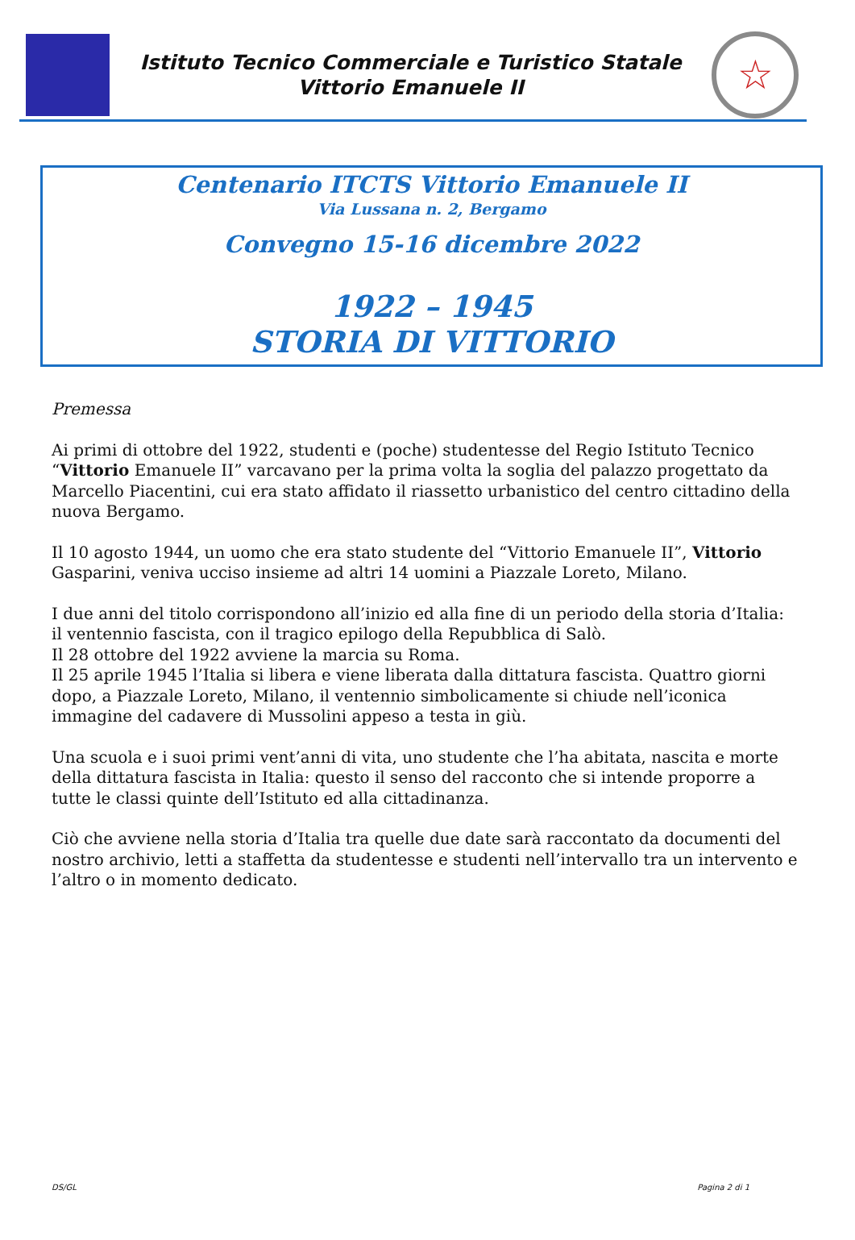Istituto Tecnico Commerciale e Turistico Statale
Vittorio Emanuele II
☆
Centenario ITCTS Vittorio Emanuele II
Via Lussana n. 2, Bergamo
Convegno 15-16 dicembre 2022
1922 – 1945
STORIA DI VITTORIO
Premessa
Ai primi di ottobre del 1922, studenti e (poche) studentesse del Regio Istituto Tecnico “Vittorio Emanuele II” varcavano per la prima volta la soglia del palazzo progettato da Marcello Piacentini, cui era stato affidato il riassetto urbanistico del centro cittadino della nuova Bergamo.
Il 10 agosto 1944, un uomo che era stato studente del “Vittorio Emanuele II”, Vittorio Gasparini, veniva ucciso insieme ad altri 14 uomini a Piazzale Loreto, Milano.
I due anni del titolo corrispondono all’inizio ed alla fine di un periodo della storia d’Italia: il ventennio fascista, con il tragico epilogo della Repubblica di Salò.
Il 28 ottobre del 1922 avviene la marcia su Roma.
Il 25 aprile 1945 l’Italia si libera e viene liberata dalla dittatura fascista. Quattro giorni dopo, a Piazzale Loreto, Milano, il ventennio simbolicamente si chiude nell’iconica immagine del cadavere di Mussolini appeso a testa in giù.
Una scuola e i suoi primi vent’anni di vita, uno studente che l’ha abitata, nascita e morte della dittatura fascista in Italia: questo il senso del racconto che si intende proporre a tutte le classi quinte dell’Istituto ed alla cittadinanza.
Ciò che avviene nella storia d’Italia tra quelle due date sarà raccontato da documenti del nostro archivio, letti a staffetta da studentesse e studenti nell’intervallo tra un intervento e l’altro o in momento dedicato.
DS/GL Pagina 2 di 1